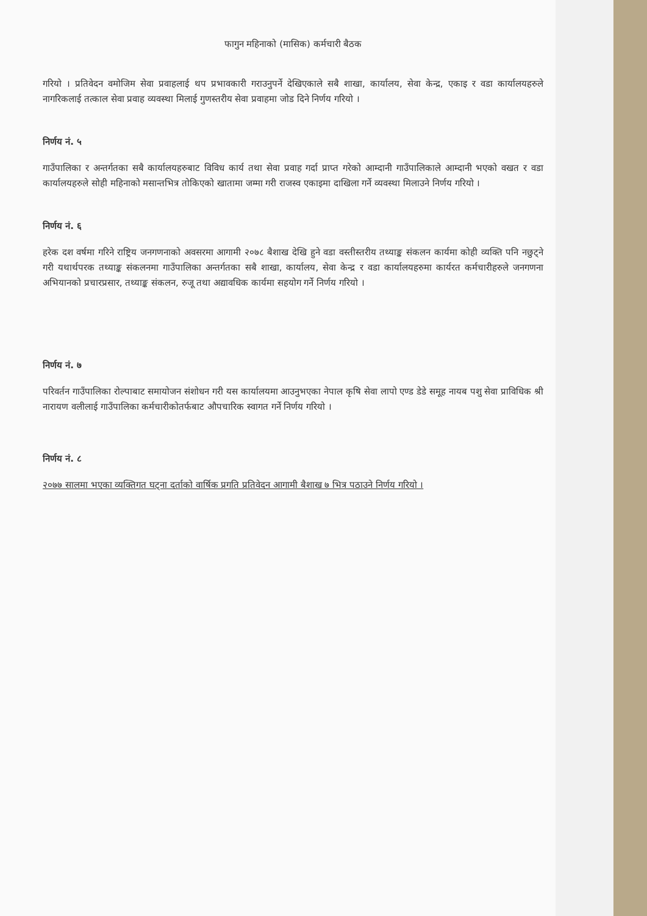फागुन महिनाको (मासिक) कर्मचारी बैठक
गरियो । प्रतिवेदन वमोजिम सेवा प्रवाहलाई थप प्रभावकारी गराउनुपर्ने देखिएकाले सबै शाखा, कार्यालय, सेवा केन्द्र, एकाइ र वडा कार्यालयहरुले नागरिकलाई तत्काल सेवा प्रवाह व्यवस्था मिलाई गुणस्तरीय सेवा प्रवाहमा जोड दिने निर्णय गरियो ।
निर्णय नं. ५
गाउँपालिका र अन्तर्गतका सबै कार्यालयहरुबाट विविध कार्य तथा सेवा प्रवाह गर्दा प्राप्त गरेको आम्दानी गाउँपालिकाले आम्दानी भएको वखत र वडा कार्यालयहरुले सोही महिनाको मसान्तभित्र तोकिएको खातामा जम्मा गरी राजस्व एकाइमा दाखिला गर्ने व्यवस्था मिलाउने निर्णय गरियो ।
निर्णय नं. ६
हरेक दश वर्षमा गरिने राष्ट्रिय जनगणनाको अवसरमा आगामी २०७८ बैशाख देखि हुने वडा वस्तीस्तरीय तथ्याङ्क संकलन कार्यमा कोही व्यक्ति पनि नछुट्ने गरी यथार्थपरक तथ्याङ्क संकलनमा गाउँपालिका अन्तर्गतका सबै शाखा, कार्यालय, सेवा केन्द्र र वडा कार्यालयहरुमा कार्यरत कर्मचारीहरुले जनगणना अभियानको प्रचारप्रसार, तथ्याङ्क संकलन, रुजू तथा अद्यावधिक कार्यमा सहयोग गर्ने निर्णय गरियो ।
निर्णय नं. ७
परिवर्तन गाउँपालिका रोल्पाबाट समायोजन संशोधन गरी यस कार्यालयमा आउनुभएका नेपाल कृषि सेवा लापो एण्ड डेडे समूह नायब पशु सेवा प्राविधिक श्री नारायण वलीलाई गाउँपालिका कर्मचारीकोतर्फबाट औपचारिक स्वागत गर्ने निर्णय गरियो ।
निर्णय नं. ८
२०७७ सालमा भएका व्यक्तिगत घट्ना दर्ताको वार्षिक प्रगति प्रतिवेदन आगामी बैशाख ७ भित्र पठाउने निर्णय गरियो ।